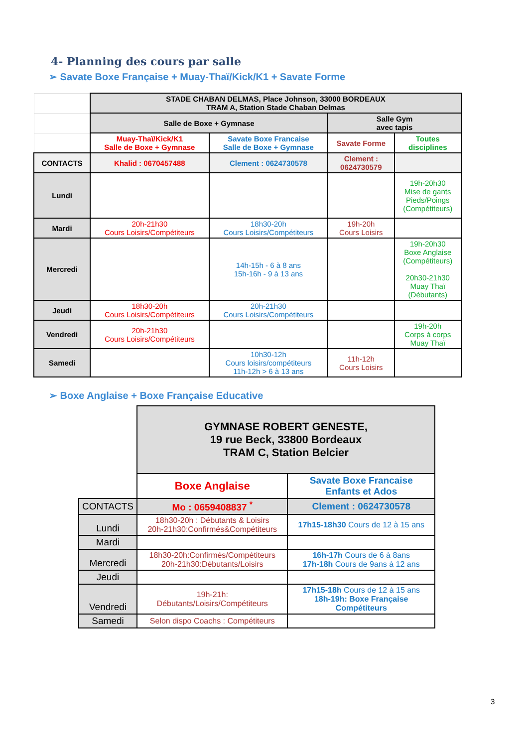4- Planning des cours par salle
➢ Savate Boxe Française + Muay-Thaï/Kick/K1 + Savate Forme
| | STADE CHABAN DELMAS, Place Johnson, 33000 BORDEAUX TRAM A, Station Stade Chaban Delmas | | | |
| | Salle de Boxe + Gymnase | | Salle Gym avec tapis | |
| | Muay-Thaï/Kick/K1 Salle de Boxe + Gymnase | Savate Boxe Francaise Salle de Boxe + Gymnase | Savate Forme | Toutes disciplines |
| CONTACTS | Khalid : 0670457488 | Clement : 0624730578 | Clement : 0624730579 | |
| Lundi | | | | 19h-20h30 Mise de gants Pieds/Poings (Compétiteurs) |
| Mardi | 20h-21h30 Cours Loisirs/Compétiteurs | 18h30-20h Cours Loisirs/Compétiteurs | 19h-20h Cours Loisirs | |
| Mercredi | | 14h-15h - 6 à 8 ans 15h-16h - 9 à 13 ans | | 19h-20h30 Boxe Anglaise (Compétiteurs) 20h30-21h30 Muay Thaï (Débutants) |
| Jeudi | 18h30-20h Cours Loisirs/Compétiteurs | 20h-21h30 Cours Loisirs/Compétiteurs | | |
| Vendredi | 20h-21h30 Cours Loisirs/Compétiteurs | | | 19h-20h Corps à corps Muay Thaï |
| Samedi | | 10h30-12h Cours loisirs/compétiteurs 11h-12h > 6 à 13 ans | 11h-12h Cours Loisirs | |
➢ Boxe Anglaise + Boxe Française Educative
| | GYMNASE ROBERT GENESTE, 19 rue Beck, 33800 Bordeaux TRAM C, Station Belcier | |
| | Boxe Anglaise | Savate Boxe Francaise Enfants et Ados |
| CONTACTS | Mo : 0659408837 <sup>*</sup> | Clement : 0624730578 |
| Lundi | 18h30-20h : Débutants & Loisirs 20h-21h30:Confirmés&Compétiteurs | 17h15-18h30 Cours de 12 à 15 ans |
| Mardi | | |
| Mercredi | 18h30-20h:Confirmés/Compétiteurs 20h-21h30:Débutants/Loisirs | 16h-17h Cours de 6 à 8ans 17h-18h Cours de 9ans à 12 ans |
| Jeudi | | |
| Vendredi | 19h-21h: Débutants/Loisirs/Compétiteurs | 17h15-18h Cours de 12 à 15 ans 18h-19h: Boxe Française Compétiteurs |
| Samedi | Selon dispo Coachs : Compétiteurs | |
3